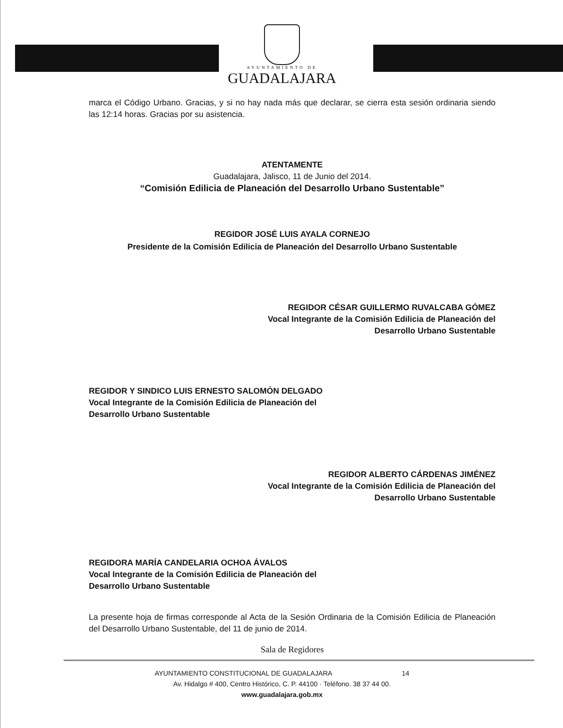AYUNTAMIENTO DE
GUADALAJARA
marca el Código Urbano. Gracias, y si no hay nada más que declarar, se cierra esta sesión ordinaria siendo las 12:14 horas. Gracias por su asistencia.
ATENTAMENTE
Guadalajara, Jalisco, 11 de Junio del 2014.
“Comisión Edilicia de Planeación del Desarrollo Urbano Sustentable”
REGIDOR JOSÉ LUIS AYALA CORNEJO
Presidente de la Comisión Edilicia de Planeación del Desarrollo Urbano Sustentable
REGIDOR CÉSAR GUILLERMO RUVALCABA GÓMEZ
Vocal Integrante de la Comisión Edilicia de Planeación del
Desarrollo Urbano Sustentable
REGIDOR Y SINDICO LUIS ERNESTO SALOMÓN DELGADO
Vocal Integrante de la Comisión Edilicia de Planeación del
Desarrollo Urbano Sustentable
REGIDOR ALBERTO CÁRDENAS JIMÉNEZ
Vocal Integrante de la Comisión Edilicia de Planeación del
Desarrollo Urbano Sustentable
REGIDORA MARÍA CANDELARIA OCHOA ÁVALOS
Vocal Integrante de la Comisión Edilicia de Planeación del
Desarrollo Urbano Sustentable
La presente hoja de firmas corresponde al Acta de la Sesión Ordinaria de la Comisión Edilicia de Planeación del Desarrollo Urbano Sustentable, del 11 de junio de 2014.
Sala de Regidores
AYUNTAMIENTO CONSTITUCIONAL DE GUADALAJARA 14
Av. Hidalgo # 400, Centro Histórico, C. P. 44100 · Teléfono. 38 37 44 00.
www.guadalajara.gob.mx